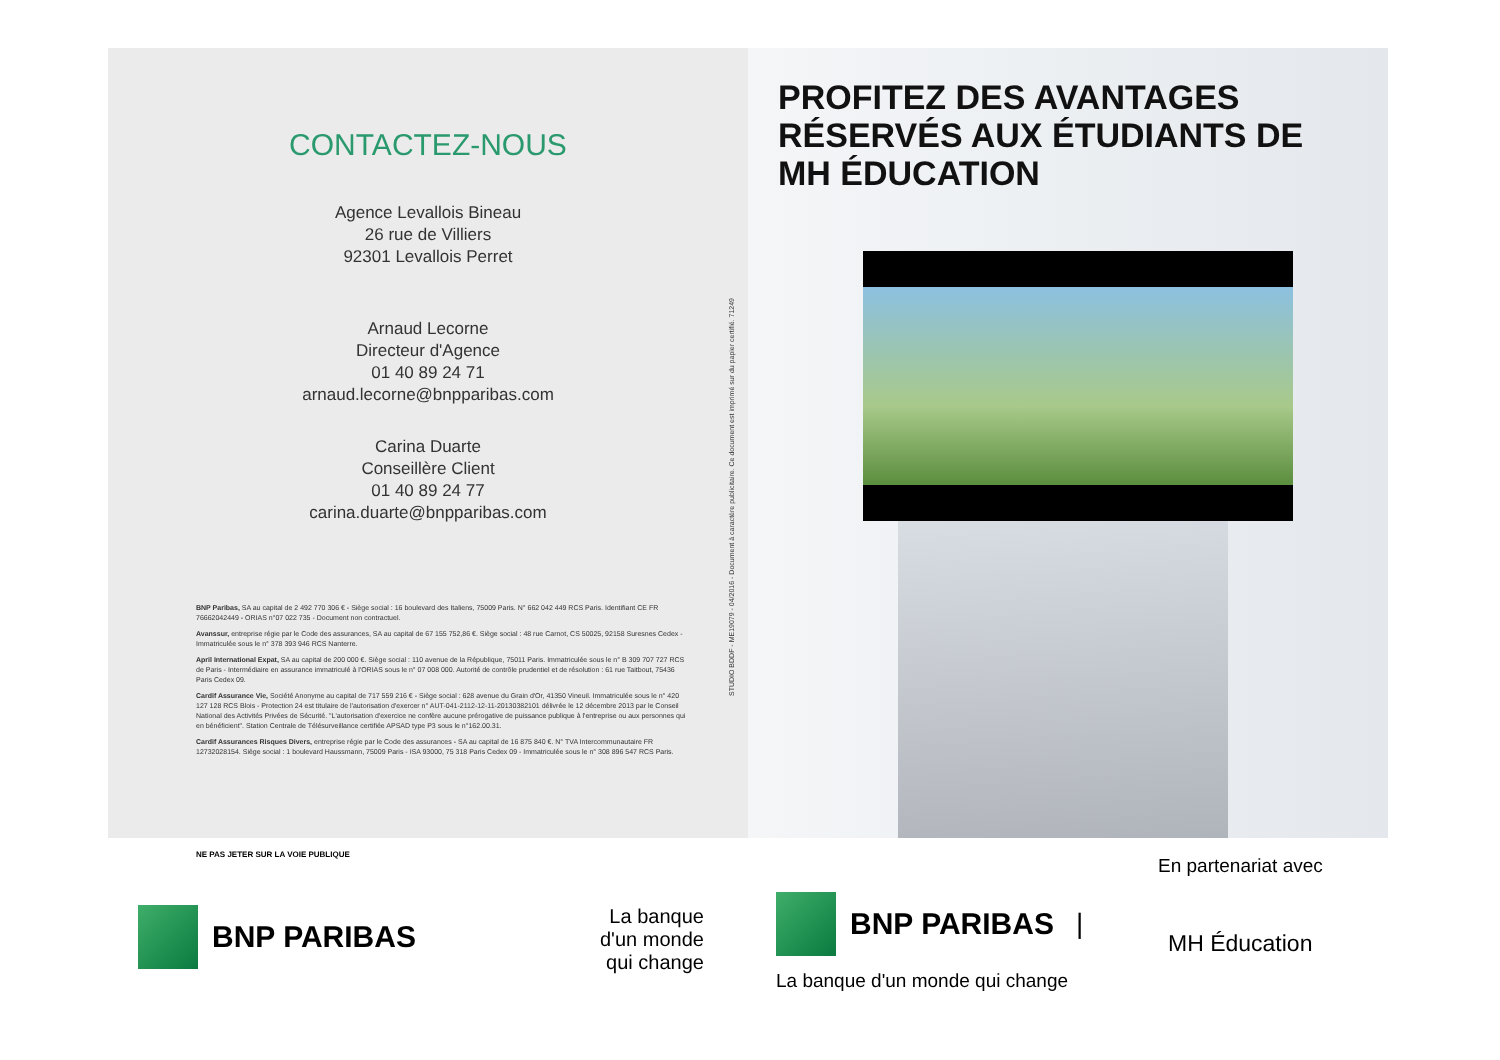CONTACTEZ-NOUS
Agence Levallois Bineau
26 rue de Villiers
92301 Levallois Perret
Arnaud Lecorne
Directeur d'Agence
01 40 89 24 71
arnaud.lecorne@bnpparibas.com
Carina Duarte
Conseillère Client
01 40 89 24 77
carina.duarte@bnpparibas.com
BNP Paribas, SA au capital de 2 492 770 306 € - Siège social : 16 boulevard des Italiens, 75009 Paris. N° 662 042 449 RCS Paris. Identifiant CE FR 76662042449 - ORIAS n°07 022 735 - Document non contractuel.
Avanssur, entreprise régie par le Code des assurances, SA au capital de 67 155 752,86 €. Siège social : 48 rue Carnot, CS 50025, 92158 Suresnes Cedex - Immatriculée sous le n° 378 393 946 RCS Nanterre.
April International Expat, SA au capital de 200 000 €. Siège social : 110 avenue de la République, 75011 Paris. Immatriculée sous le n° B 309 707 727 RCS de Paris - Intermédiaire en assurance immatriculé à l'ORIAS sous le n° 07 008 000. Autorité de contrôle prudentiel et de résolution : 61 rue Taitbout, 75436 Paris Cedex 09.
Cardif Assurance Vie, Société Anonyme au capital de 717 559 216 € - Siège social : 628 avenue du Grain d'Or, 41350 Vineuil. Immatriculée sous le n° 420 127 128 RCS Blois - Protection 24 est titulaire de l'autorisation d'exercer n° AUT-041-2112-12-11-20130382101 délivrée le 12 décembre 2013 par le Conseil National des Activités Privées de Sécurité. "L'autorisation d'exercice ne confère aucune prérogative de puissance publique à l'entreprise ou aux personnes qui en bénéficient". Station Centrale de Télésurveillance certifiée APSAD type P3 sous le n°162.00.31.
Cardif Assurances Risques Divers, entreprise régie par le Code des assurances - SA au capital de 16 875 840 €. N° TVA Intercommunautaire FR 12732028154. Siège social : 1 boulevard Haussmann, 75009 Paris - ISA 93000, 75 318 Paris Cedex 09 - Immatriculée sous le n° 308 896 547 RCS Paris.
STUDIO BDDF - ME19079 - 04/2016 - Document à caractère publicitaire. Ce document est imprimé sur du papier certifié. 71249
PROFITEZ DES AVANTAGES
RÉSERVÉS AUX ÉTUDIANTS DE
MH ÉDUCATION
NE PAS JETER SUR LA VOIE PUBLIQUE
BNP PARIBAS
La banque
d'un monde
qui change
BNP PARIBAS |
La banque d'un monde qui change
En partenariat avec
MH Éducation